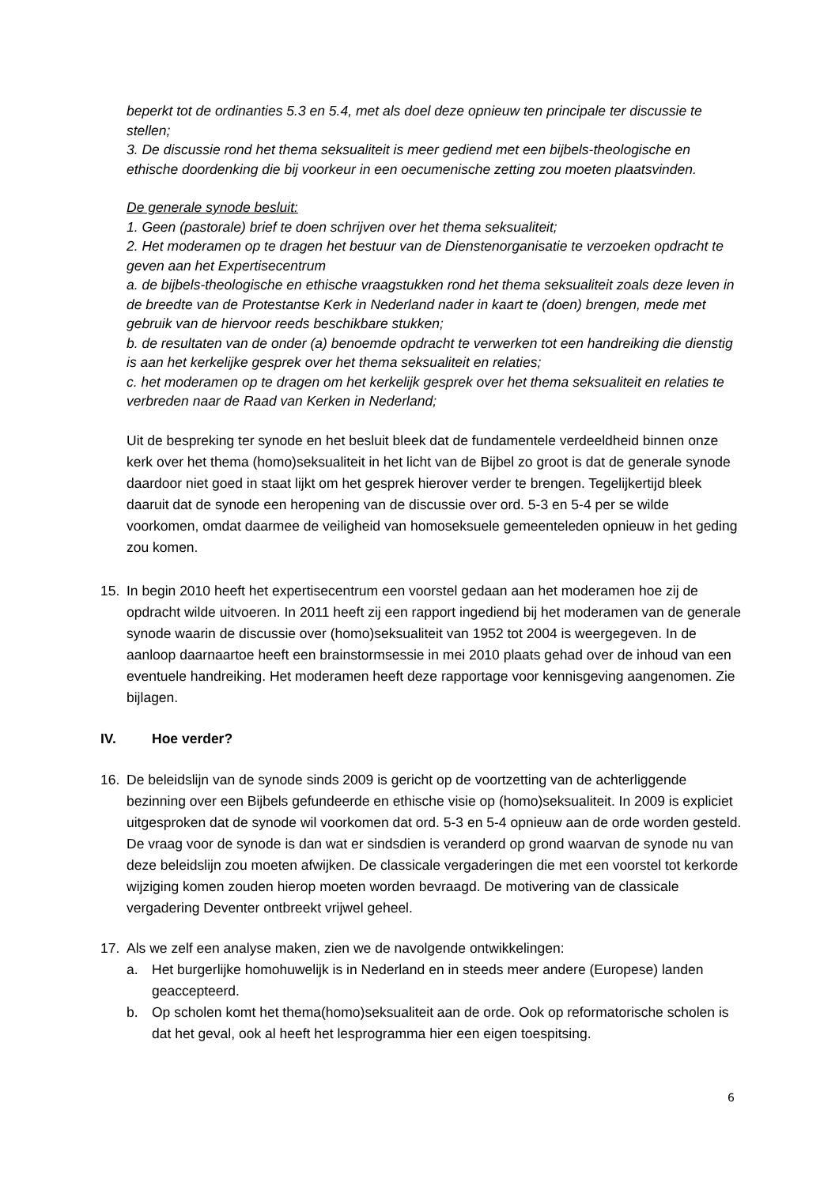beperkt tot de ordinanties 5.3 en 5.4, met als doel deze opnieuw ten principale ter discussie te stellen;
3. De discussie rond het thema seksualiteit is meer gediend met een bijbels-theologische en ethische doordenking die bij voorkeur in een oecumenische zetting zou moeten plaatsvinden.
De generale synode besluit:
1. Geen (pastorale) brief te doen schrijven over het thema seksualiteit;
2. Het moderamen op te dragen het bestuur van de Dienstenorganisatie te verzoeken opdracht te geven aan het Expertisecentrum
a. de bijbels-theologische en ethische vraagstukken rond het thema seksualiteit zoals deze leven in de breedte van de Protestantse Kerk in Nederland nader in kaart te (doen) brengen, mede met gebruik van de hiervoor reeds beschikbare stukken;
b. de resultaten van de onder (a) benoemde opdracht te verwerken tot een handreiking die dienstig is aan het kerkelijke gesprek over het thema seksualiteit en relaties;
c. het moderamen op te dragen om het kerkelijk gesprek over het thema seksualiteit en relaties te verbreden naar de Raad van Kerken in Nederland;
Uit de bespreking ter synode en het besluit bleek dat de fundamentele verdeeldheid binnen onze kerk over het thema (homo)seksualiteit in het licht van de Bijbel zo groot is dat de generale synode daardoor niet goed in staat lijkt om het gesprek hierover verder te brengen. Tegelijkertijd bleek daaruit dat de synode een heropening van de discussie over ord. 5-3 en 5-4 per se wilde voorkomen, omdat daarmee de veiligheid van homoseksuele gemeenteleden opnieuw in het geding zou komen.
15. In begin 2010 heeft het expertisecentrum een voorstel gedaan aan het moderamen hoe zij de opdracht wilde uitvoeren. In 2011 heeft zij een rapport ingediend bij het moderamen van de generale synode waarin de discussie over (homo)seksualiteit van 1952 tot 2004 is weergegeven. In de aanloop daarnaartoe heeft een brainstormsessie in mei 2010 plaats gehad over de inhoud van een eventuele handreiking. Het moderamen heeft deze rapportage voor kennisgeving aangenomen. Zie bijlagen.
IV. Hoe verder?
16. De beleidslijn van de synode sinds 2009 is gericht op de voortzetting van de achterliggende bezinning over een Bijbels gefundeerde en ethische visie op (homo)seksualiteit. In 2009 is expliciet uitgesproken dat de synode wil voorkomen dat ord. 5-3 en 5-4 opnieuw aan de orde worden gesteld. De vraag voor de synode is dan wat er sindsdien is veranderd op grond waarvan de synode nu van deze beleidslijn zou moeten afwijken. De classicale vergaderingen die met een voorstel tot kerkorde wijziging komen zouden hierop moeten worden bevraagd. De motivering van de classicale vergadering Deventer ontbreekt vrijwel geheel.
17. Als we zelf een analyse maken, zien we de navolgende ontwikkelingen:
a. Het burgerlijke homohuwelijk is in Nederland en in steeds meer andere (Europese) landen geaccepteerd.
b. Op scholen komt het thema(homo)seksualiteit aan de orde. Ook op reformatorische scholen is dat het geval, ook al heeft het lesprogramma hier een eigen toespitsing.
6